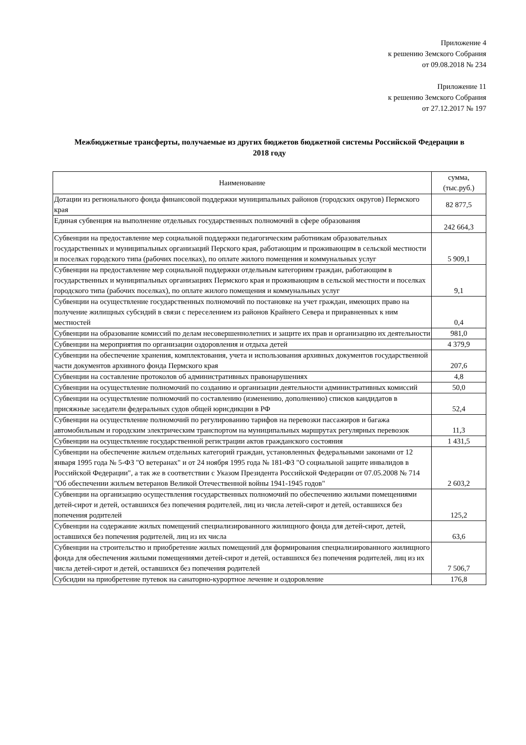Приложение 4
к решению Земского Собрания
от 09.08.2018 № 234
Приложение 11
к решению Земского Собрания
от 27.12.2017 № 197
Межбюджетные трансферты, получаемые из других бюджетов бюджетной системы Российской Федерации в 2018 году
| Наименование | сумма, (тыс.руб.) |
| --- | --- |
| Дотации из регионального фонда финансовой поддержки муниципальных районов (городских округов) Пермского края | 82 877,5 |
| Единая субвенция на выполнение отдельных государственных полномочий в сфере образования | 242 664,3 |
| Субвенции на предоставление мер социальной поддержки педагогическим работникам образовательных государственных и муниципальных организаций Перского края, работающим и проживающим в сельской местности и поселках городского типа (рабочих поселках), по оплате жилого помещения и коммунальных услуг | 5 909,1 |
| Субвенции на предоставление мер социальной поддержки отдельным категориям граждан, работающим в государственных и муниципальных организациях Пермского края и проживающим в сельской местности и поселках городского типа (рабочих поселках), по оплате жилого помещения и коммунальных услуг | 9,1 |
| Субвенции на осуществление государственных полномочий по постановке на учет граждан, имеющих право на получение жилищных субсидий в связи с переселением из районов Крайнего Севера и приравненных к ним местностей | 0,4 |
| Субвенции на образование комиссий по делам несовершеннолетних и защите их прав и организацию их деятельности | 981,0 |
| Субвенции на мероприятия по организации оздоровления и отдыха детей | 4 379,9 |
| Субвенции на обеспечение хранения, комплектования, учета и использования архивных документов государственной части документов архивного фонда Пермского края | 207,6 |
| Субвенции на составление протоколов об административных правонарушениях | 4,8 |
| Субвенции на осуществление полномочий по созданию и организации деятельности административных комиссий | 50,0 |
| Субвенции на осуществление полномочий по составлению (изменению, дополнению) списков кандидатов в присяжные заседатели федеральных судов общей юрисдикции в РФ | 52,4 |
| Субвенции на осуществление полномочий по регулированию тарифов на перевозки пассажиров и багажа автомобильным и городским электрическим транспортом на муниципальных маршрутах регулярных перевозок | 11,3 |
| Субвенции на осуществление государственной регистрации актов гражданского состояния | 1 431,5 |
| Субвенции на обеспечение жильем отдельных категорий граждан, установленных федеральными законами от 12 января 1995 года № 5-ФЗ "О ветеранах" и от 24 ноября 1995 года № 181-ФЗ "О социальной защите инвалидов в Российской Федерации", а так же в соответствии с Указом Президента Российской Федерации от 07.05.2008 № 714 "Об обеспечении жильем ветеранов Великой Отечественной войны 1941-1945 годов" | 2 603,2 |
| Субвенции на организацию осуществления государственных полномочий по обеспечению жилыми помещениями детей-сирот и детей, оставшихся без попечения родителей, лиц из числа летей-сирот и детей, оставшихся без попечения родителей | 125,2 |
| Субвенции на содержание жилых помещений специализированного жилищного фонда для детей-сирот, детей, оставшихся без попечения родителей, лиц из их числа | 63,6 |
| Субвенции на строительство и приобретение жилых помещений для формирования специализированного жилищного фонда для обеспечения жилыми помещениями детей-сирот и детей, оставшихся без попечения родителей, лиц из их числа детей-сирот и детей, оставшихся без попечения родителей | 7 506,7 |
| Субсидии на приобретение путевок на санаторно-курортное лечение и оздоровление | 176,8 |